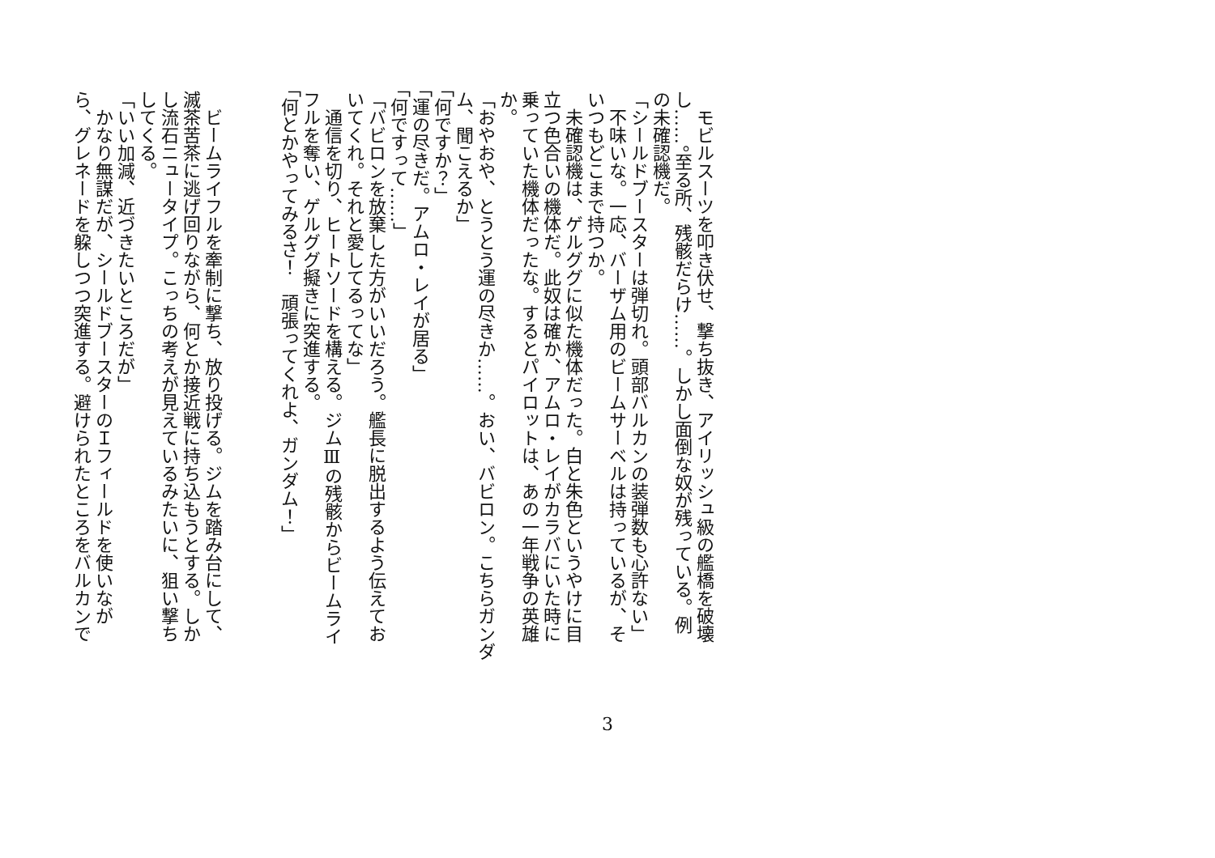モビルスーツを叩き伏せ、撃ち抜き、アイリッシュ級の艦橋を破壊
し……。至る所、残骸だらけ……。しかし面倒な奴が残っている。例
の未確認機だ。
「シールドブースターは弾切れ。頭部バルカンの装弾数も心許ない」
　不味いな。一応、バーザム用のビームサーベルは持っているが、そ
いつもどこまで持つか。
　未確認機は、ゲルググに似た機体だった。白と朱色というやけに目
立つ色合いの機体だ。此奴は確か、アムロ・レイがカラバにいた時に
乗っていた機体だったな。するとパイロットは、あの一年戦争の英雄
か。
「おやおや、とうとう運の尽きか……。おい、バビロン。こちらガンダ
ム、聞こえるか」
「何ですか？」
「運の尽きだ。アムロ・レイが居る」
「何ですって……」
「バビロンを放棄した方がいいだろう。艦長に脱出するよう伝えてお
いてくれ。それと愛してるってな」
　通信を切り、ヒートソードを構える。ジムⅢの残骸からビームライ
フルを奪い、ゲルググ擬きに突進する。
「何とかやってみるさ！　頑張ってくれよ、ガンダム！」
　ビームライフルを牽制に撃ち、放り投げる。ジムを踏み台にして、
滅茶苦茶に逃げ回りながら、何とか接近戦に持ち込もうとする。しか
し流石ニュータイプ。こっちの考えが見えているみたいに、狙い撃ち
してくる。
「いい加減、近づきたいところだが」
　かなり無謀だが、シールドブースターのＩフィールドを使いなが
ら、グレネードを躱しつつ突進する。避けられたところをバルカンで
3